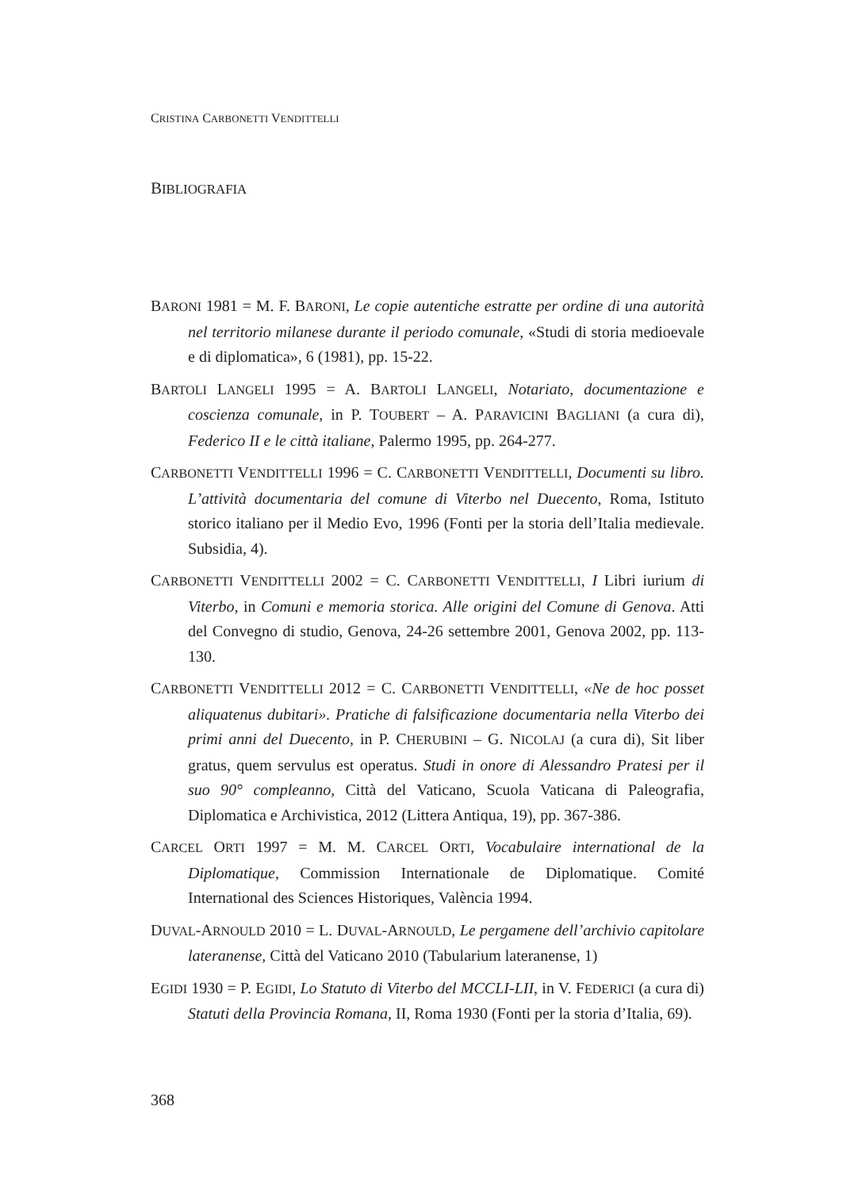CRISTINA CARBONETTI VENDITTELLI
BIBLIOGRAFIA
BARONI 1981 = M. F. BARONI, Le copie autentiche estratte per ordine di una autorità nel territorio milanese durante il periodo comunale, «Studi di storia medioevale e di diplomatica», 6 (1981), pp. 15-22.
BARTOLI LANGELI 1995 = A. BARTOLI LANGELI, Notariato, documentazione e coscienza comunale, in P. TOUBERT – A. PARAVICINI BAGLIANI (a cura di), Federico II e le città italiane, Palermo 1995, pp. 264-277.
CARBONETTI VENDITTELLI 1996 = C. CARBONETTI VENDITTELLI, Documenti su libro. L’attività documentaria del comune di Viterbo nel Duecento, Roma, Istituto storico italiano per il Medio Evo, 1996 (Fonti per la storia dell’Italia medievale. Subsidia, 4).
CARBONETTI VENDITTELLI 2002 = C. CARBONETTI VENDITTELLI, I Libri iurium di Viterbo, in Comuni e memoria storica. Alle origini del Comune di Genova. Atti del Convegno di studio, Genova, 24-26 settembre 2001, Genova 2002, pp. 113-130.
CARBONETTI VENDITTELLI 2012 = C. CARBONETTI VENDITTELLI, «Ne de hoc posset aliquatenus dubitari». Pratiche di falsificazione documentaria nella Viterbo dei primi anni del Duecento, in P. CHERUBINI – G. NICOLAJ (a cura di), Sit liber gratus, quem servulus est operatus. Studi in onore di Alessandro Pratesi per il suo 90° compleanno, Città del Vaticano, Scuola Vaticana di Paleografia, Diplomatica e Archivistica, 2012 (Littera Antiqua, 19), pp. 367-386.
CARCEL ORTI 1997 = M. M. CARCEL ORTI, Vocabulaire international de la Diplomatique, Commission Internationale de Diplomatique. Comité International des Sciences Historiques, València 1994.
DUVAL-ARNOULD 2010 = L. DUVAL-ARNOULD, Le pergamene dell’archivio capitolare lateranense, Città del Vaticano 2010 (Tabularium lateranense, 1)
EGIDI 1930 = P. EGIDI, Lo Statuto di Viterbo del MCCLI-LII, in V. FEDERICI (a cura di) Statuti della Provincia Romana, II, Roma 1930 (Fonti per la storia d’Italia, 69).
368